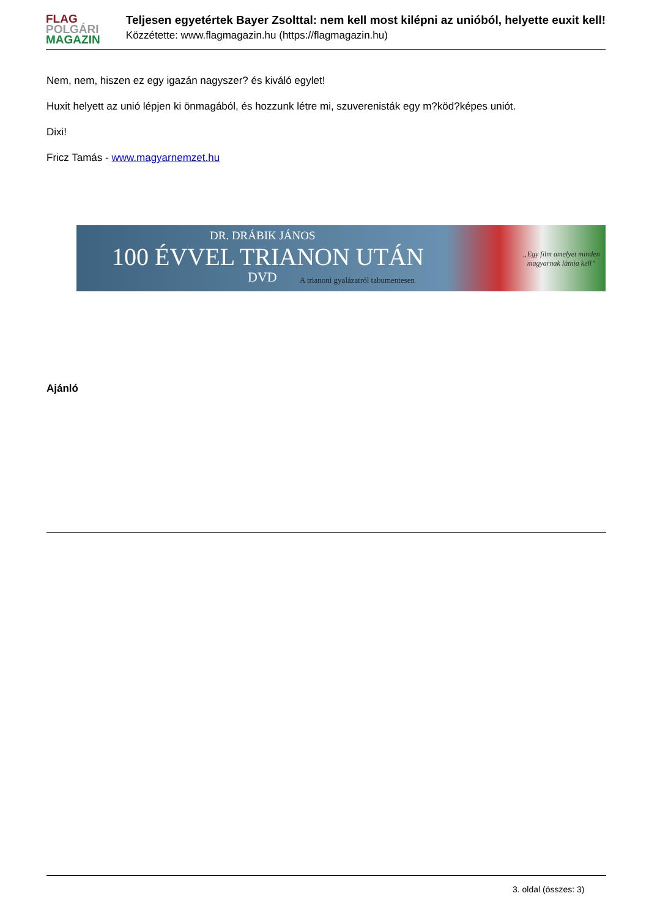FLAG
POLGÁRI
MAGAZIN
Teljesen egyetértek Bayer Zsolttal: nem kell most kilépni az unióból, helyette euxit kell!
Közzétette: www.flagmagazin.hu (https://flagmagazin.hu)
Nem, nem, hiszen ez egy igazán nagyszer? és kiváló egylet!
Huxit helyett az unió lépjen ki önmagából, és hozzunk létre mi, szuverenisták egy m?köd?képes uniót.
Dixi!
Fricz Tamás - www.magyarnemzet.hu
DR. DRÁBIK JÁNOS
100 ÉVVEL TRIANON UTÁN
DVD
A trianoni gyalázatról tabumentesen
„Egy film amelyet minden
magyarnak látnia kell”
Ajánló
3. oldal (összes: 3)